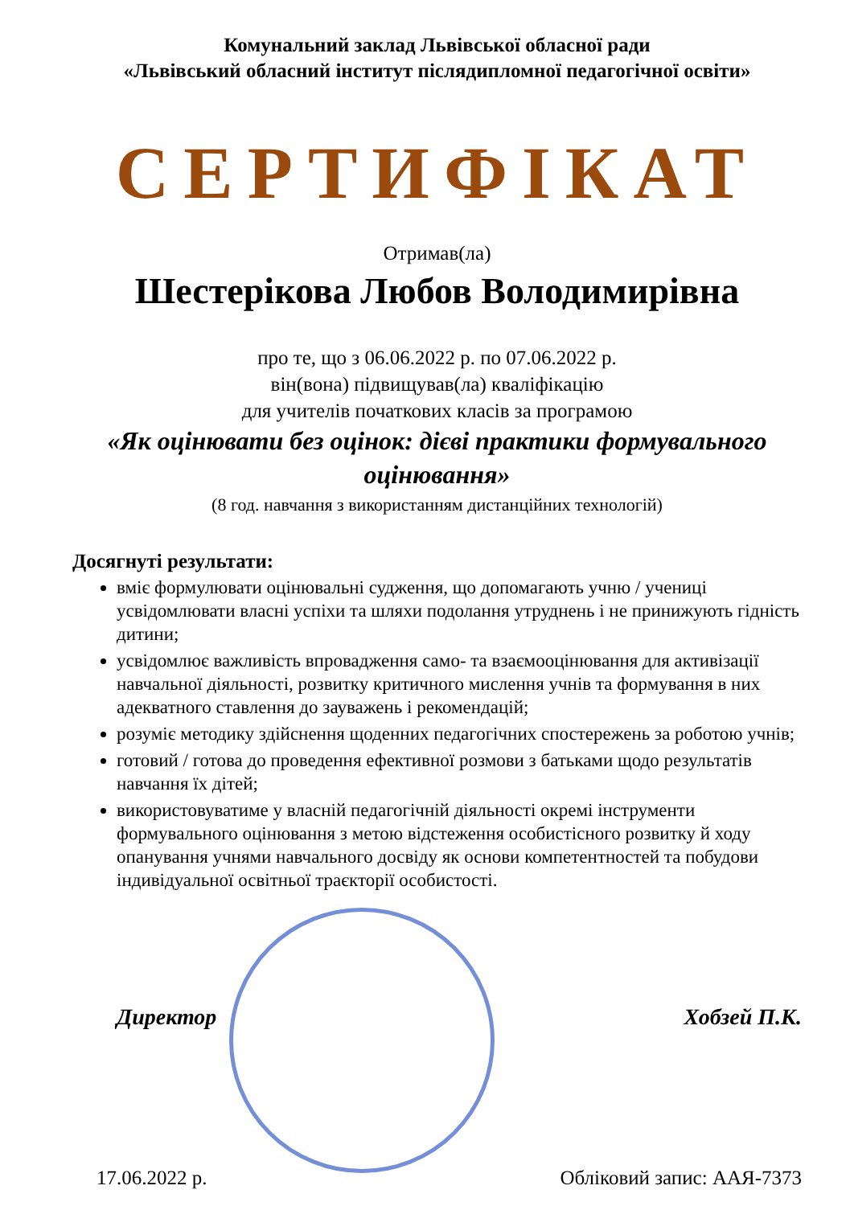Комунальний заклад Львівської обласної ради
«Львівський обласний інститут післядипломної педагогічної освіти»
СЕРТИФІКАТ
Отримав(ла)
Шестерікова Любов Володимирівна
про те, що з 06.06.2022 р. по 07.06.2022 р.
він(вона) підвищував(ла) кваліфікацію
для учителів початкових класів за програмою
«Як оцінювати без оцінок: дієві практики формувального оцінювання»
(8 год. навчання з використанням дистанційних технологій)
Досягнуті результати:
вміє формулювати оцінювальні судження, що допомагають учню / учениці усвідомлювати власні успіхи та шляхи подолання утруднень і не принижують гідність дитини;
усвідомлює важливість впровадження само- та взаємооцінювання для активізації навчальної діяльності, розвитку критичного мислення учнів та формування в них адекватного ставлення до зауважень і рекомендацій;
розуміє методику здійснення щоденних педагогічних спостережень за роботою учнів;
готовий / готова до проведення ефективної розмови з батьками щодо результатів навчання їх дітей;
використовуватиме у власній педагогічній діяльності окремі інструменти формувального оцінювання з метою відстеження особистісного розвитку й ходу опанування учнями навчального досвіду як основи компетентностей та побудови індивідуальної освітньої траєкторії особистості.
Директор Хобзей П.К.
17.06.2022 р. Обліковий запис: ААЯ-7373